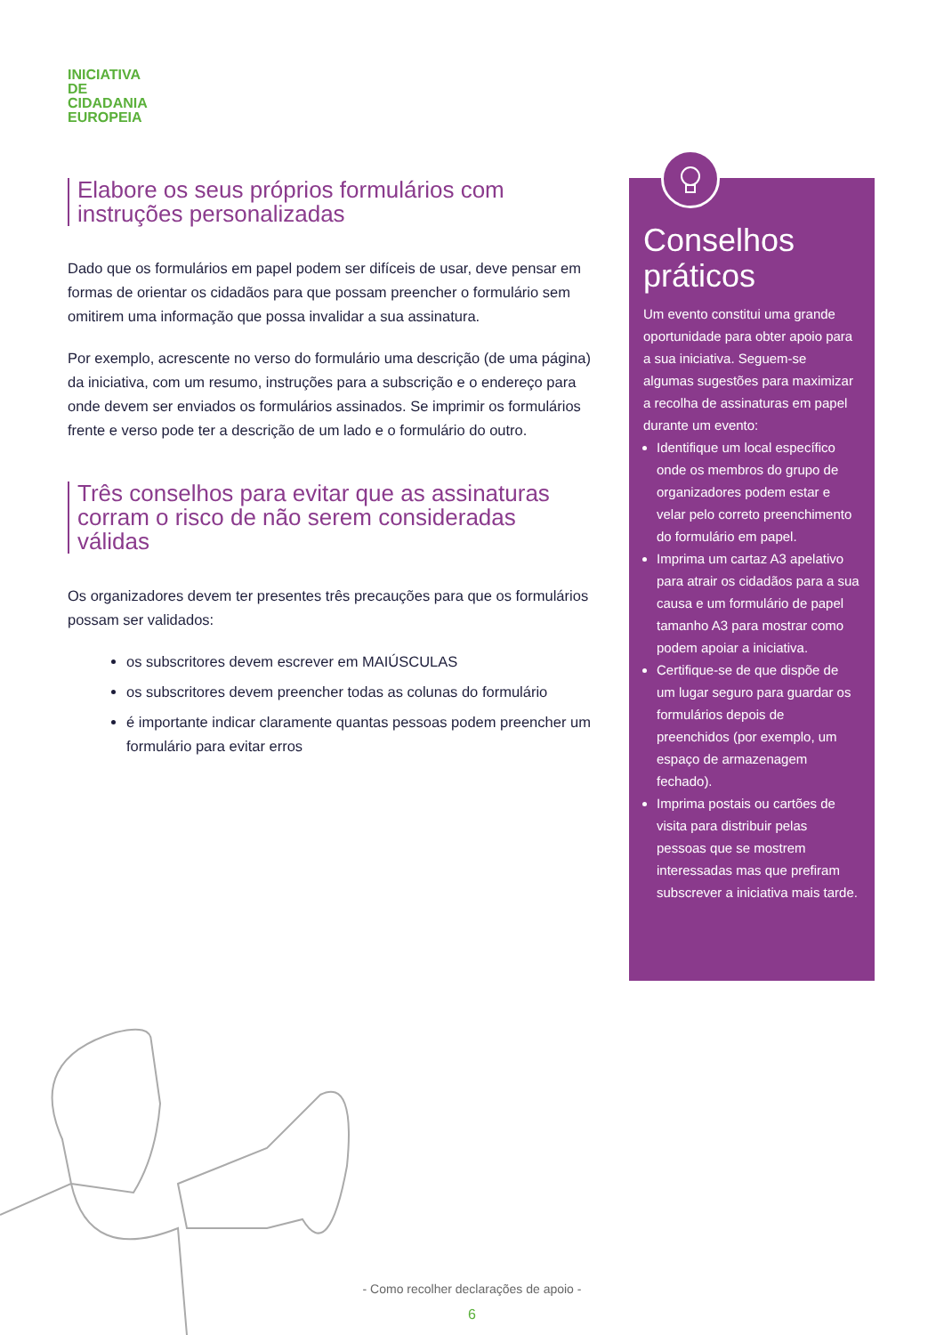INICIATIVA
DE
CIDADANIA
EUROPEIA
Elabore os seus próprios formulários com instruções personalizadas
Dado que os formulários em papel podem ser difíceis de usar, deve pensar em formas de orientar os cidadãos para que possam preencher o formulário sem omitirem uma informação que possa invalidar a sua assinatura.
Por exemplo, acrescente no verso do formulário uma descrição (de uma página) da iniciativa, com um resumo, instruções para a subscrição e o endereço para onde devem ser enviados os formulários assinados. Se imprimir os formulários frente e verso pode ter a descrição de um lado e o formulário do outro.
Três conselhos para evitar que as assinaturas corram o risco de não serem consideradas válidas
Os organizadores devem ter presentes três precauções para que os formulários possam ser validados:
os subscritores devem escrever em MAIÚSCULAS
os subscritores devem preencher todas as colunas do formulário
é importante indicar claramente quantas pessoas podem preencher um formulário para evitar erros
Conselhos práticos
Um evento constitui uma grande oportunidade para obter apoio para a sua iniciativa. Seguem-se algumas sugestões para maximizar a recolha de assinaturas em papel durante um evento:
Identifique um local específico onde os membros do grupo de organizadores podem estar e velar pelo correto preenchimento do formulário em papel.
Imprima um cartaz A3 apelativo para atrair os cidadãos para a sua causa e um formulário de papel tamanho A3 para mostrar como podem apoiar a iniciativa.
Certifique-se de que dispõe de um lugar seguro para guardar os formulários depois de preenchidos (por exemplo, um espaço de armazenagem fechado).
Imprima postais ou cartões de visita para distribuir pelas pessoas que se mostrem interessadas mas que prefiram subscrever a iniciativa mais tarde.
- Como recolher declarações de apoio -
6